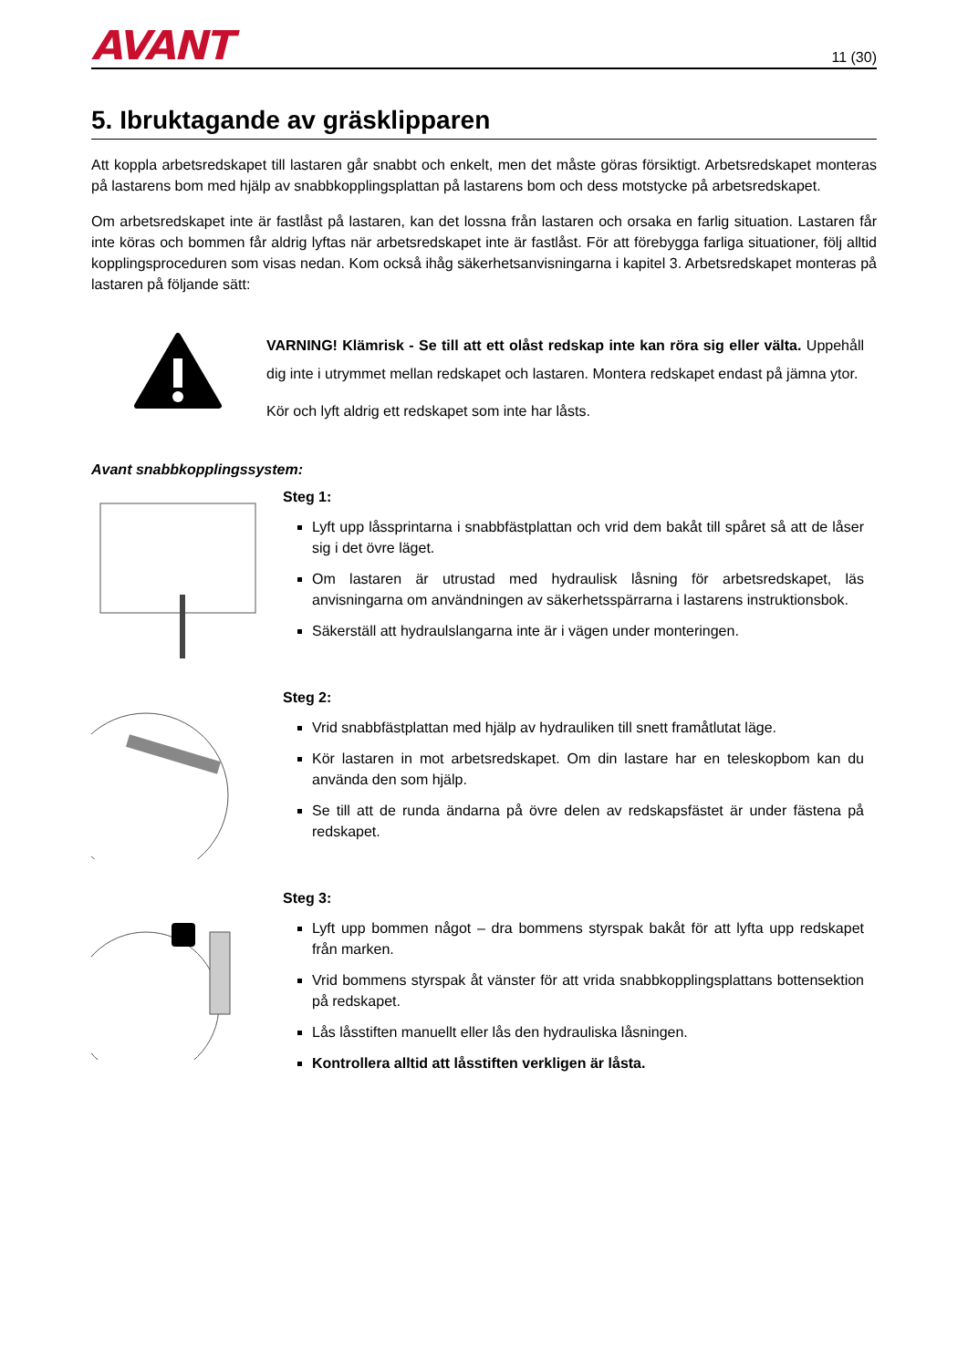AVANT 11 (30)
5. Ibruktagande av gräsklipparen
Att koppla arbetsredskapet till lastaren går snabbt och enkelt, men det måste göras försiktigt. Arbetsredskapet monteras på lastarens bom med hjälp av snabbkopplingsplattan på lastarens bom och dess motstycke på arbetsredskapet.
Om arbetsredskapet inte är fastlåst på lastaren, kan det lossna från lastaren och orsaka en farlig situation. Lastaren får inte köras och bommen får aldrig lyftas när arbetsredskapet inte är fastlåst. För att förebygga farliga situationer, följ alltid kopplingsproceduren som visas nedan. Kom också ihåg säkerhetsanvisningarna i kapitel 3. Arbetsredskapet monteras på lastaren på följande sätt:
VARNING! Klämrisk - Se till att ett olåst redskap inte kan röra sig eller välta. Uppehåll dig inte i utrymmet mellan redskapet och lastaren. Montera redskapet endast på jämna ytor.
Kör och lyft aldrig ett redskapet som inte har låsts.
Avant snabbkopplingssystem:
Steg 1:
Lyft upp låssprintarna i snabbfästplattan och vrid dem bakåt till spåret så att de låser sig i det övre läget.
Om lastaren är utrustad med hydraulisk låsning för arbetsredskapet, läs anvisningarna om användningen av säkerhetsspärrarna i lastarens instruktionsbok.
Säkerställ att hydraulslangarna inte är i vägen under monteringen.
Steg 2:
Vrid snabbfästplattan med hjälp av hydrauliken till snett framåtlutat läge.
Kör lastaren in mot arbetsredskapet. Om din lastare har en teleskopbom kan du använda den som hjälp.
Se till att de runda ändarna på övre delen av redskapsfästet är under fästena på redskapet.
Steg 3:
Lyft upp bommen något – dra bommens styrspak bakåt för att lyfta upp redskapet från marken.
Vrid bommens styrspak åt vänster för att vrida snabbkopplingsplattans bottensektion på redskapet.
Lås låsstiften manuellt eller lås den hydrauliska låsningen.
Kontrollera alltid att låsstiften verkligen är låsta.